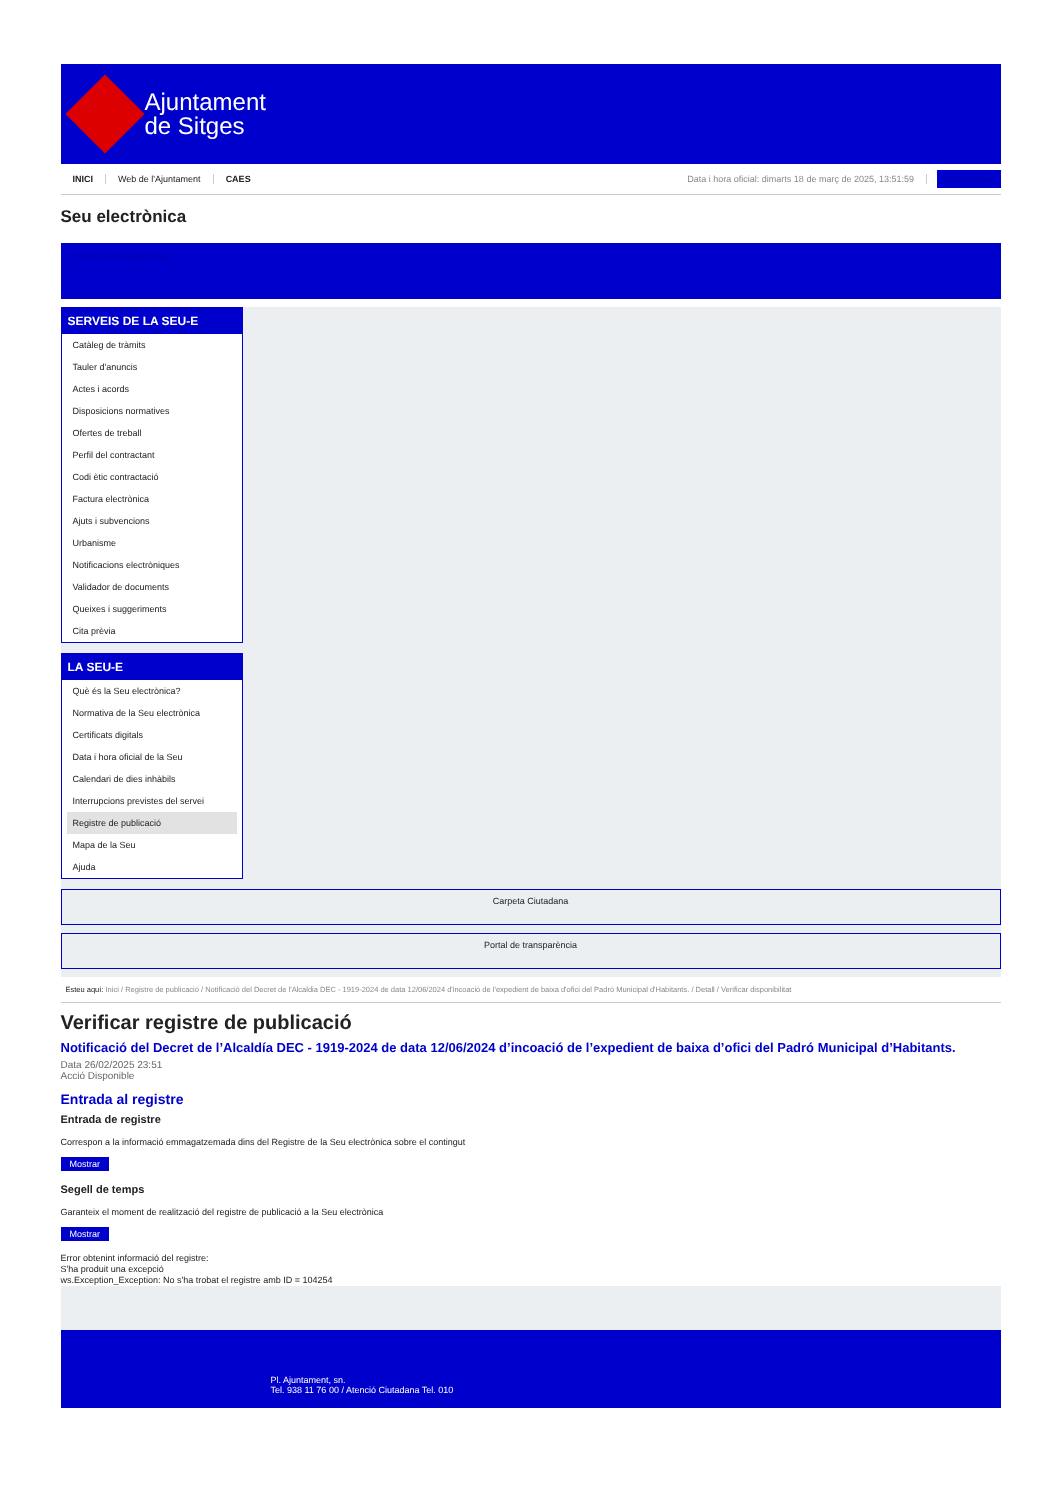Ajuntament
de Sitges
INICI Web de l'Ajuntament CAES Data i hora oficial: dimarts 18 de març de 2025, 13:51:59 Sincronitzar
Seu electrònica
Obtenir còpia autèntica
SERVEIS DE LA SEU-E
Catàleg de tràmits
Tauler d'anuncis
Actes i acords
Disposicions normatives
Ofertes de treball
Perfil del contractant
Codi ètic contractació
Factura electrònica
Ajuts i subvencions
Urbanisme
Notificacions electròniques
Validador de documents
Queixes i suggeriments
Cita prèvia
LA SEU-E
Què és la Seu electrònica?
Normativa de la Seu electrònica
Certificats digitals
Data i hora oficial de la Seu
Calendari de dies inhàbils
Interrupcions previstes del servei
Registre de publicació
Mapa de la Seu
Ajuda
Carpeta Ciutadana
Portal de transparència
Esteu aquí: Inici / Registre de publicació / Notificació del Decret de l'Alcaldia DEC - 1919-2024 de data 12/06/2024 d'incoació de l'expedient de baixa d'ofici del Padró Municipal d'Habitants. / Detall / Verificar disponibilitat
Verificar registre de publicació
Notificació del Decret de l’Alcaldía DEC - 1919-2024 de data 12/06/2024 d’incoació de l’expedient de baixa d’ofici del Padró Municipal d’Habitants.
Data 26/02/2025 23:51
Acció Disponible
Entrada al registre
Entrada de registre
Correspon a la informació emmagatzemada dins del Registre de la Seu electrònica sobre el contingut
Mostrar
Segell de temps
Garanteix el moment de realització del registre de publicació a la Seu electrònica
Mostrar
Error obtenint informació del registre:
S'ha produit una excepció
ws.Exception_Exception: No s'ha trobat el registre amb ID = 104254
Pl. Ajuntament, sn.
Tel. 938 11 76 00 / Atenció Ciutadana Tel. 010